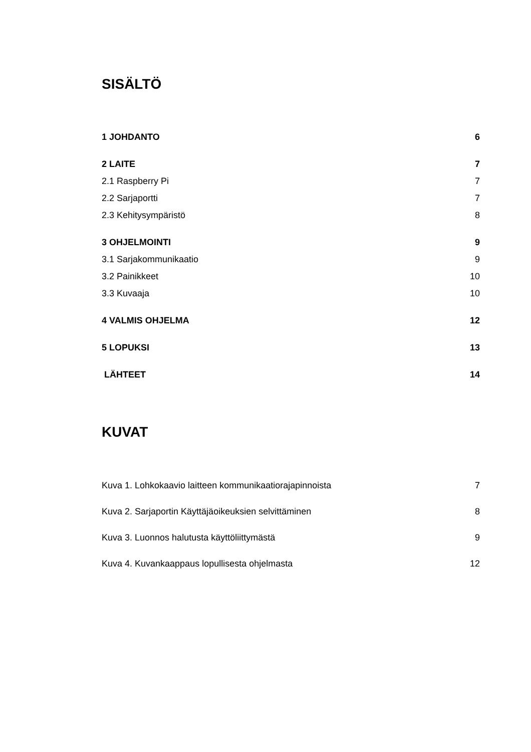SISÄLTÖ
1 JOHDANTO 6
2 LAITE 7
2.1 Raspberry Pi 7
2.2 Sarjaportti 7
2.3 Kehitysympäristö 8
3 OHJELMOINTI 9
3.1 Sarjakommunikaatio 9
3.2 Painikkeet 10
3.3 Kuvaaja 10
4 VALMIS OHJELMA 12
5 LOPUKSI 13
LÄHTEET 14
KUVAT
Kuva 1. Lohkokaavio laitteen kommunikaatiorajapinnoista 7
Kuva 2. Sarjaportin Käyttäjäoikeuksien selvittäminen 8
Kuva 3. Luonnos halutusta käyttöliittymästä 9
Kuva 4. Kuvankaappaus lopullisesta ohjelmasta 12